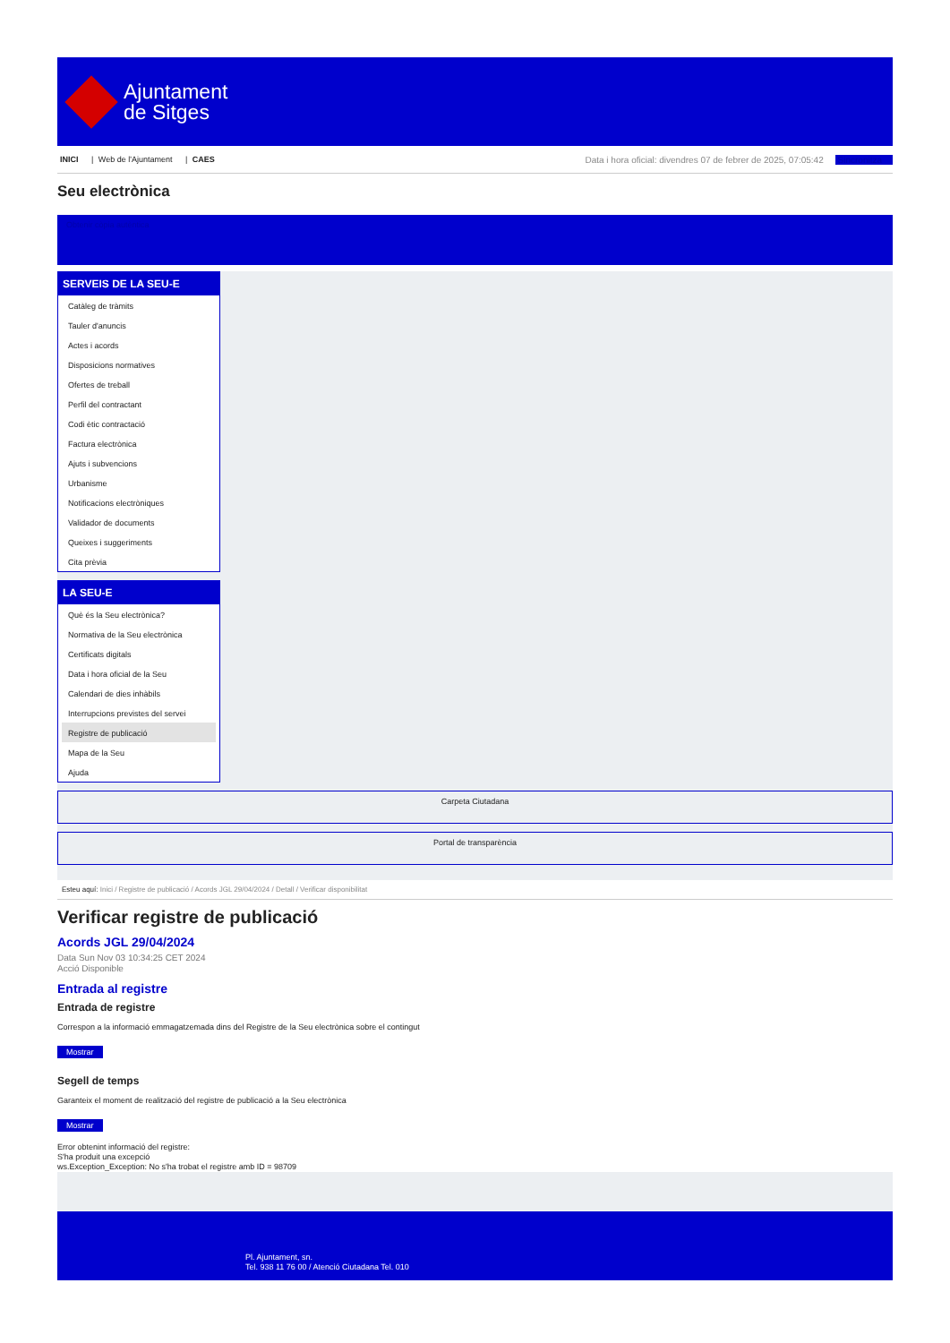Ajuntament
de Sitges
INICI | Web de l'Ajuntament | CAES
Data i hora oficial: divendres 07 de febrer de 2025, 07:05:42 Sincronitza
Seu electrònica
Obtenir còpia autèntica
SERVEIS DE LA SEU-E
Catàleg de tràmits
Tauler d'anuncis
Actes i acords
Disposicions normatives
Ofertes de treball
Perfil del contractant
Codi ètic contractació
Factura electrònica
Ajuts i subvencions
Urbanisme
Notificacions electròniques
Validador de documents
Queixes i suggeriments
Cita prèvia
LA SEU-E
Què és la Seu electrònica?
Normativa de la Seu electrònica
Certificats digitals
Data i hora oficial de la Seu
Calendari de dies inhàbils
Interrupcions previstes del servei
Registre de publicació
Mapa de la Seu
Ajuda
Carpeta Ciutadana
Portal de transparència
Esteu aquí: Inici / Registre de publicació / Acords JGL 29/04/2024 / Detall / Verificar disponibilitat
Verificar registre de publicació
Acords JGL 29/04/2024
Data Sun Nov 03 10:34:25 CET 2024
Acció Disponible
Entrada al registre
Entrada de registre
Correspon a la informació emmagatzemada dins del Registre de la Seu electrònica sobre el contingut
Mostrar
Segell de temps
Garanteix el moment de realització del registre de publicació a la Seu electrònica
Mostrar
Error obtenint informació del registre:
S'ha produit una excepció
ws.Exception_Exception: No s'ha trobat el registre amb ID = 98709
Pl. Ajuntament, sn.
Tel. 938 11 76 00 / Atenció Ciutadana Tel. 010